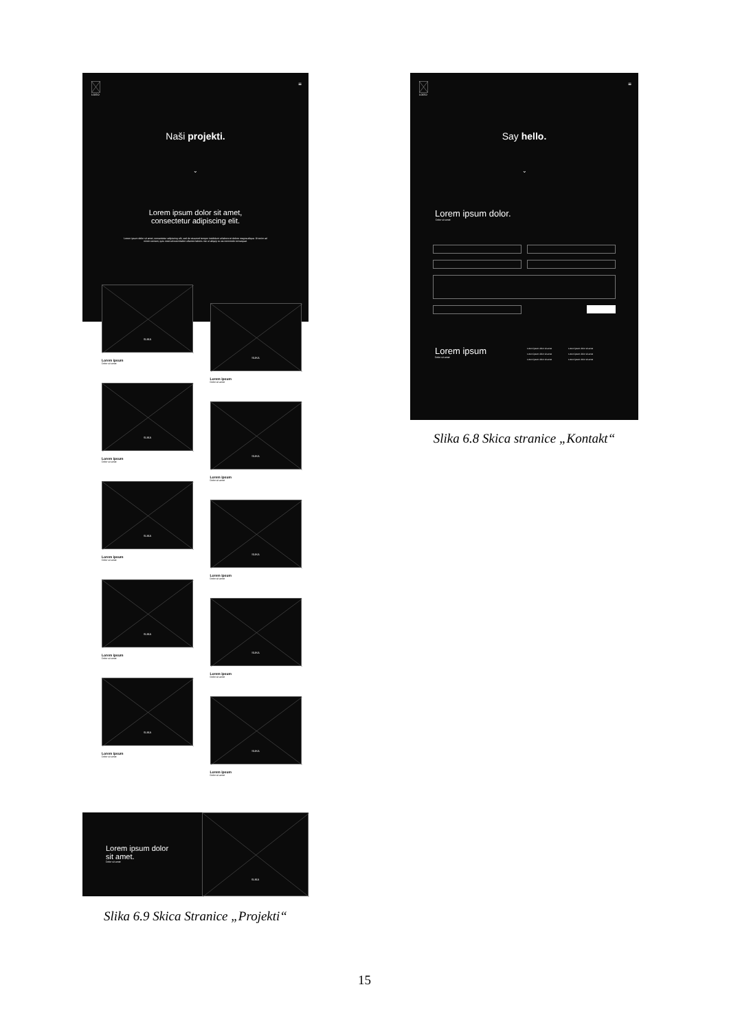≡ LOGO
Naši projekti.
⌄
Lorem ipsum dolor sit amet,
consectetur adipiscing elit.
Lorem ipsum dolor sit amet, consectetur adipiscing elit, sed do eiusmod tempor incididunt ut labore et dolore magna aliqua. Ut enim ad minim veniam, quis nostrud exercitation ullamco laboris nisi ut aliquip ex ea commodo consequat.
SLIKA
Lorem ipsum
Dolor sit amet
SLIKA
Lorem ipsum
Dolor sit amet
SLIKA
Lorem ipsum
Dolor sit amet
SLIKA
Lorem ipsum
Dolor sit amet
SLIKA
Lorem ipsum
Dolor sit amet
SLIKA
Lorem ipsum
Dolor sit amet
SLIKA
Lorem ipsum
Dolor sit amet
SLIKA
Lorem ipsum
Dolor sit amet
SLIKA
Lorem ipsum
Dolor sit amet
SLIKA
Lorem ipsum
Dolor sit amet
Lorem ipsum dolor
sit amet.
Dolor sit amet
SLIKA
Slika 6.9 Skica Stranice „Projekti“
≡ LOGO
Say hello.
⌄
Lorem ipsum dolor.
Dolor sit amet
Lorem ipsum
Dolor sit amet
Lorem ipsum dolor sit amet
Lorem ipsum dolor sit amet
Lorem ipsum dolor sit amet
Lorem ipsum dolor sit amet
Lorem ipsum dolor sit amet
Lorem ipsum dolor sit amet
Slika 6.8 Skica stranice „Kontakt“
15